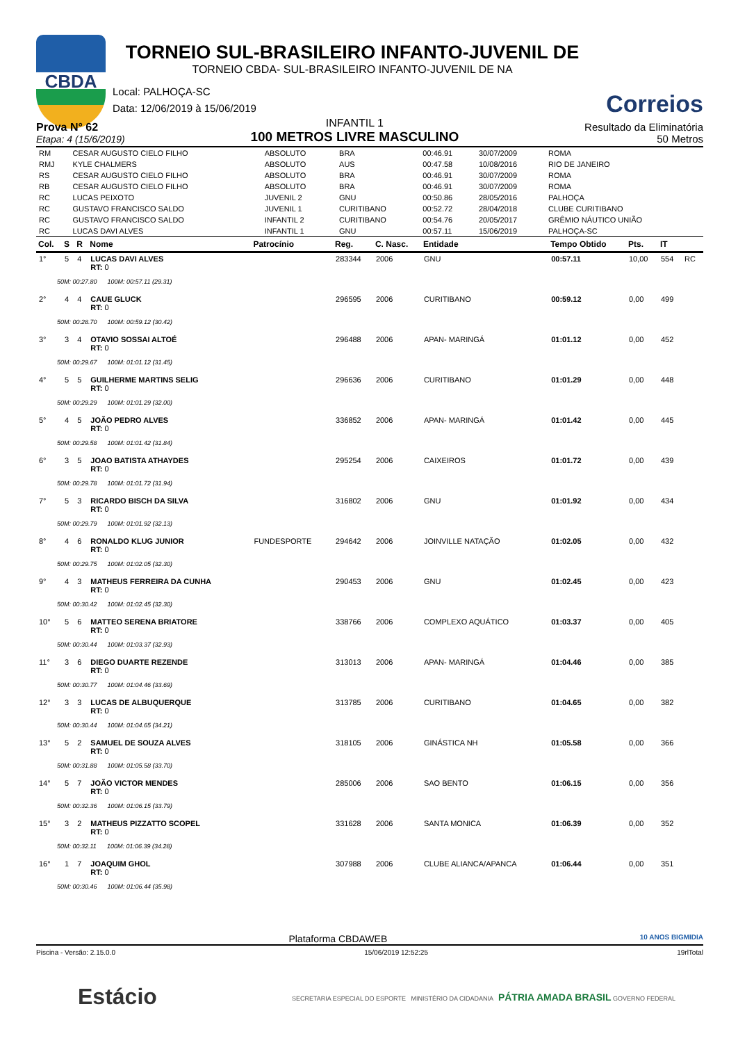CBDA
TORNEIO SUL-BRASILEIRO INFANTO-JUVENIL DE
TORNEIO CBDA- SUL-BRASILEIRO INFANTO-JUVENIL DE NA
Correios
Local: PALHOÇA-SC
Data: 12/06/2019 à 15/06/2019
Prova N° 62
Etapa: 4 (15/6/2019)
INFANTIL 1
100 METROS LIVRE MASCULINO
Resultado da Eliminatória
50 Metros
| RM | CESAR AUGUSTO CIELO FILHO | ABSOLUTO | BRA | 00:46.91 | 30/07/2009 | ROMA |
| RMJ | KYLE CHALMERS | ABSOLUTO | AUS | 00:47.58 | 10/08/2016 | RIO DE JANEIRO |
| RS | CESAR AUGUSTO CIELO FILHO | ABSOLUTO | BRA | 00:46.91 | 30/07/2009 | ROMA |
| RB | CESAR AUGUSTO CIELO FILHO | ABSOLUTO | BRA | 00:46.91 | 30/07/2009 | ROMA |
| RC | LUCAS PEIXOTO | JUVENIL 2 | GNU | 00:50.86 | 28/05/2016 | PALHOÇA |
| RC | GUSTAVO FRANCISCO SALDO | JUVENIL 1 | CURITIBANO | 00:52.72 | 28/04/2018 | CLUBE CURITIBANO |
| RC | GUSTAVO FRANCISCO SALDO | INFANTIL 2 | CURITIBANO | 00:54.76 | 20/05/2017 | GRÊMIO NÁUTICO UNIÃO |
| RC | LUCAS DAVI ALVES | INFANTIL 1 | GNU | 00:57.11 | 15/06/2019 | PALHOÇA-SC |
| Col. | S | R | Nome | Patrocínio | Reg. | C. Nasc. | Entidade | Tempo Obtido | Pts. | IT | |
| --- | --- | --- | --- | --- | --- | --- | --- | --- | --- | --- | --- |
| 1° | 5 | 4 | LUCAS DAVI ALVES RT: 0 | | 283344 | 2006 | GNU | 00:57.11 | 10,00 | 554 | RC |
| 50M: 00:27.80 100M: 00:57.11 (29.31) | | | | | | | | | | | |
| 2° | 4 | 4 | CAUE GLUCK RT: 0 | | 296595 | 2006 | CURITIBANO | 00:59.12 | 0,00 | 499 | |
| 50M: 00:28.70 100M: 00:59.12 (30.42) | | | | | | | | | | | |
| 3° | 3 | 4 | OTAVIO SOSSAI ALTOÉ RT: 0 | | 296488 | 2006 | APAN- MARINGÁ | 01:01.12 | 0,00 | 452 | |
| 50M: 00:29.67 100M: 01:01.12 (31.45) | | | | | | | | | | | |
| 4° | 5 | 5 | GUILHERME MARTINS SELIG RT: 0 | | 296636 | 2006 | CURITIBANO | 01:01.29 | 0,00 | 448 | |
| 50M: 00:29.29 100M: 01:01.29 (32.00) | | | | | | | | | | | |
| 5° | 4 | 5 | JOÃO PEDRO ALVES RT: 0 | | 336852 | 2006 | APAN- MARINGÁ | 01:01.42 | 0,00 | 445 | |
| 50M: 00:29.58 100M: 01:01.42 (31.84) | | | | | | | | | | | |
| 6° | 3 | 5 | JOAO BATISTA ATHAYDES RT: 0 | | 295254 | 2006 | CAIXEIROS | 01:01.72 | 0,00 | 439 | |
| 50M: 00:29.78 100M: 01:01.72 (31.94) | | | | | | | | | | | |
| 7° | 5 | 3 | RICARDO BISCH DA SILVA RT: 0 | | 316802 | 2006 | GNU | 01:01.92 | 0,00 | 434 | |
| 50M: 00:29.79 100M: 01:01.92 (32.13) | | | | | | | | | | | |
| 8° | 4 | 6 | RONALDO KLUG JUNIOR RT: 0 | FUNDESPORTE | 294642 | 2006 | JOINVILLE NATAÇÃO | 01:02.05 | 0,00 | 432 | |
| 50M: 00:29.75 100M: 01:02.05 (32.30) | | | | | | | | | | | |
| 9° | 4 | 3 | MATHEUS FERREIRA DA CUNHA RT: 0 | | 290453 | 2006 | GNU | 01:02.45 | 0,00 | 423 | |
| 50M: 00:30.42 100M: 01:02.45 (32.30) | | | | | | | | | | | |
| 10° | 5 | 6 | MATTEO SERENA BRIATORE RT: 0 | | 338766 | 2006 | COMPLEXO AQUÁTICO | 01:03.37 | 0,00 | 405 | |
| 50M: 00:30.44 100M: 01:03.37 (32.93) | | | | | | | | | | | |
| 11° | 3 | 6 | DIEGO DUARTE REZENDE RT: 0 | | 313013 | 2006 | APAN- MARINGÁ | 01:04.46 | 0,00 | 385 | |
| 50M: 00:30.77 100M: 01:04.46 (33.69) | | | | | | | | | | | |
| 12° | 3 | 3 | LUCAS DE ALBUQUERQUE RT: 0 | | 313785 | 2006 | CURITIBANO | 01:04.65 | 0,00 | 382 | |
| 50M: 00:30.44 100M: 01:04.65 (34.21) | | | | | | | | | | | |
| 13° | 5 | 2 | SAMUEL DE SOUZA ALVES RT: 0 | | 318105 | 2006 | GINÁSTICA NH | 01:05.58 | 0,00 | 366 | |
| 50M: 00:31.88 100M: 01:05.58 (33.70) | | | | | | | | | | | |
| 14° | 5 | 7 | JOÃO VICTOR MENDES RT: 0 | | 285006 | 2006 | SAO BENTO | 01:06.15 | 0,00 | 356 | |
| 50M: 00:32.36 100M: 01:06.15 (33.79) | | | | | | | | | | | |
| 15° | 3 | 2 | MATHEUS PIZZATTO SCOPEL RT: 0 | | 331628 | 2006 | SANTA MONICA | 01:06.39 | 0,00 | 352 | |
| 50M: 00:32.11 100M: 01:06.39 (34.28) | | | | | | | | | | | |
| 16° | 1 | 7 | JOAQUIM GHOL RT: 0 | | 307988 | 2006 | CLUBE ALIANCA/APANCA | 01:06.44 | 0,00 | 351 | |
| 50M: 00:30.46 100M: 01:06.44 (35.98) | | | | | | | | | | | |
Plataforma CBDAWEB 10 ANOS BIGMIDIA
Piscina - Versão: 2.15.0.0 15/06/2019 12:52:25 19rlTotal
Estácio SECRETARIA ESPECIAL DO ESPORTE MINISTÉRIO DA CIDADANIA PÁTRIA AMADA BRASIL GOVERNO FEDERAL